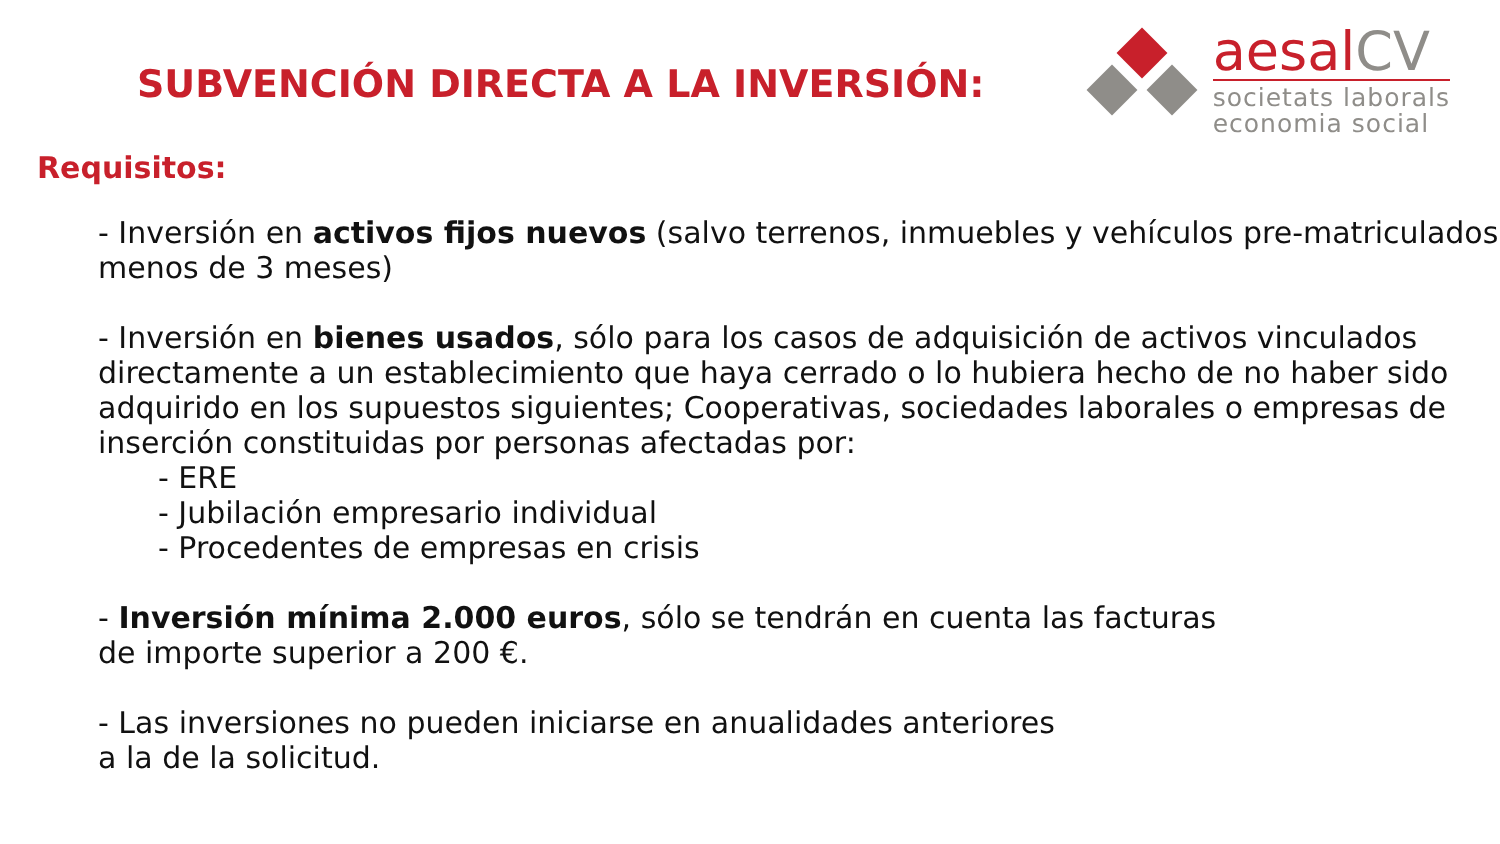SUBVENCIÓN DIRECTA A LA INVERSIÓN:
aesalCV
societats laborals
economia social
Requisitos:
- Inversión en activos fijos nuevos (salvo terrenos, inmuebles y vehículos pre-matriculados menos de 3 meses)
- Inversión en bienes usados, sólo para los casos de adquisición de activos vinculados directamente a un establecimiento que haya cerrado o lo hubiera hecho de no haber sido adquirido en los supuestos siguientes; Cooperativas, sociedades laborales o empresas de inserción constituidas por personas afectadas por:
- ERE
- Jubilación empresario individual
- Procedentes de empresas en crisis
- Inversión mínima 2.000 euros, sólo se tendrán en cuenta las facturas
de importe superior a 200 €.
- Las inversiones no pueden iniciarse en anualidades anteriores
a la de la solicitud.